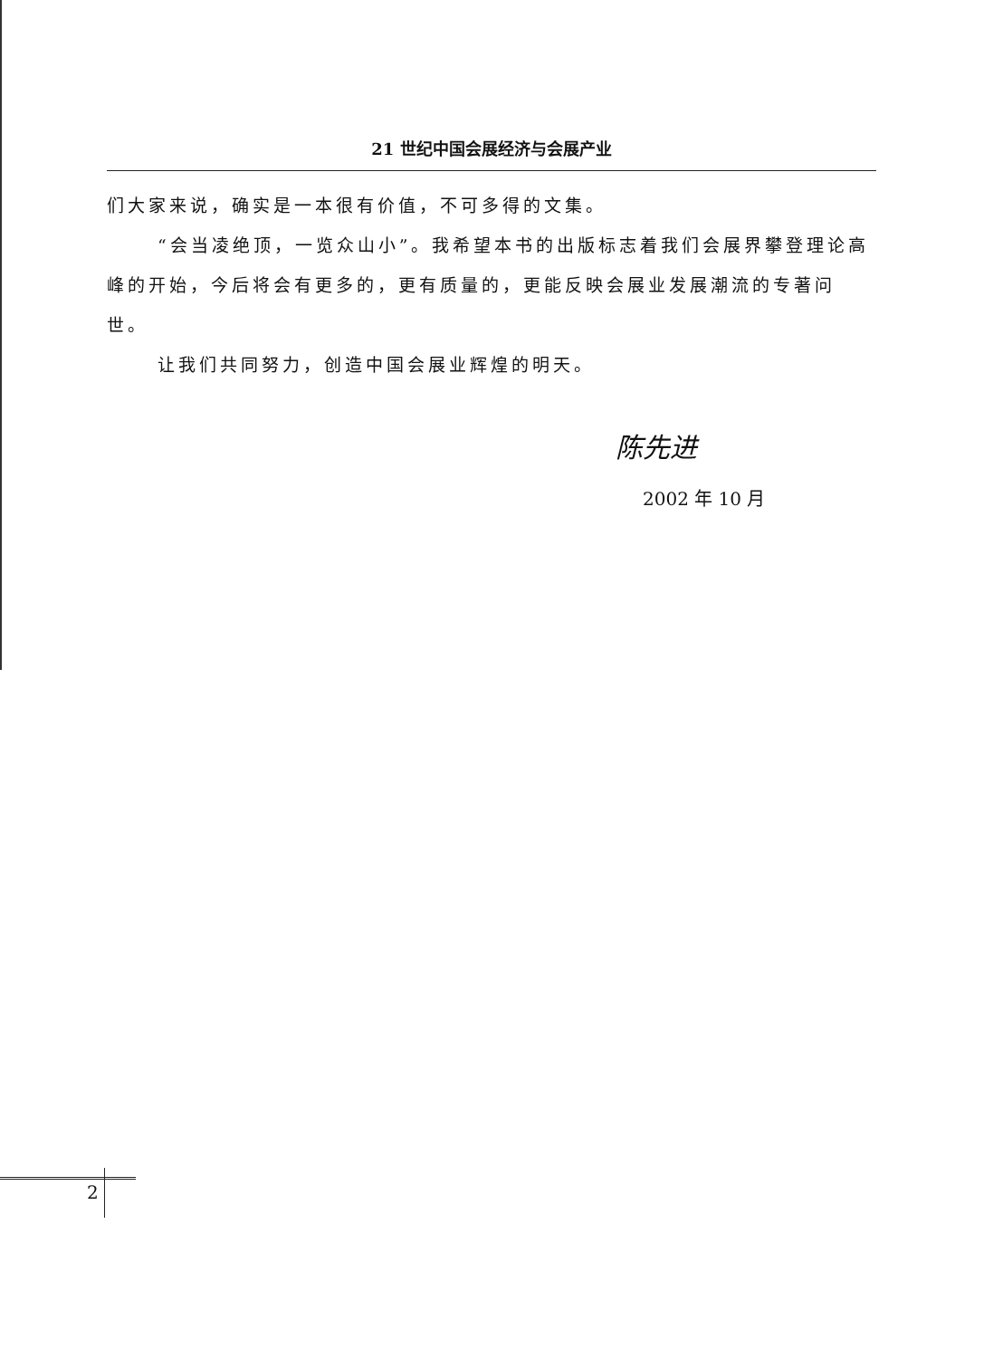21 世纪中国会展经济与会展产业
们大家来说，确实是一本很有价值，不可多得的文集。
“会当凌绝顶，一览众山小”。我希望本书的出版标志着我们会展界攀登理论高峰的开始，今后将会有更多的，更有质量的，更能反映会展业发展潮流的专著问世。
让我们共同努力，创造中国会展业辉煌的明天。
陈先进
2002 年 10 月
2